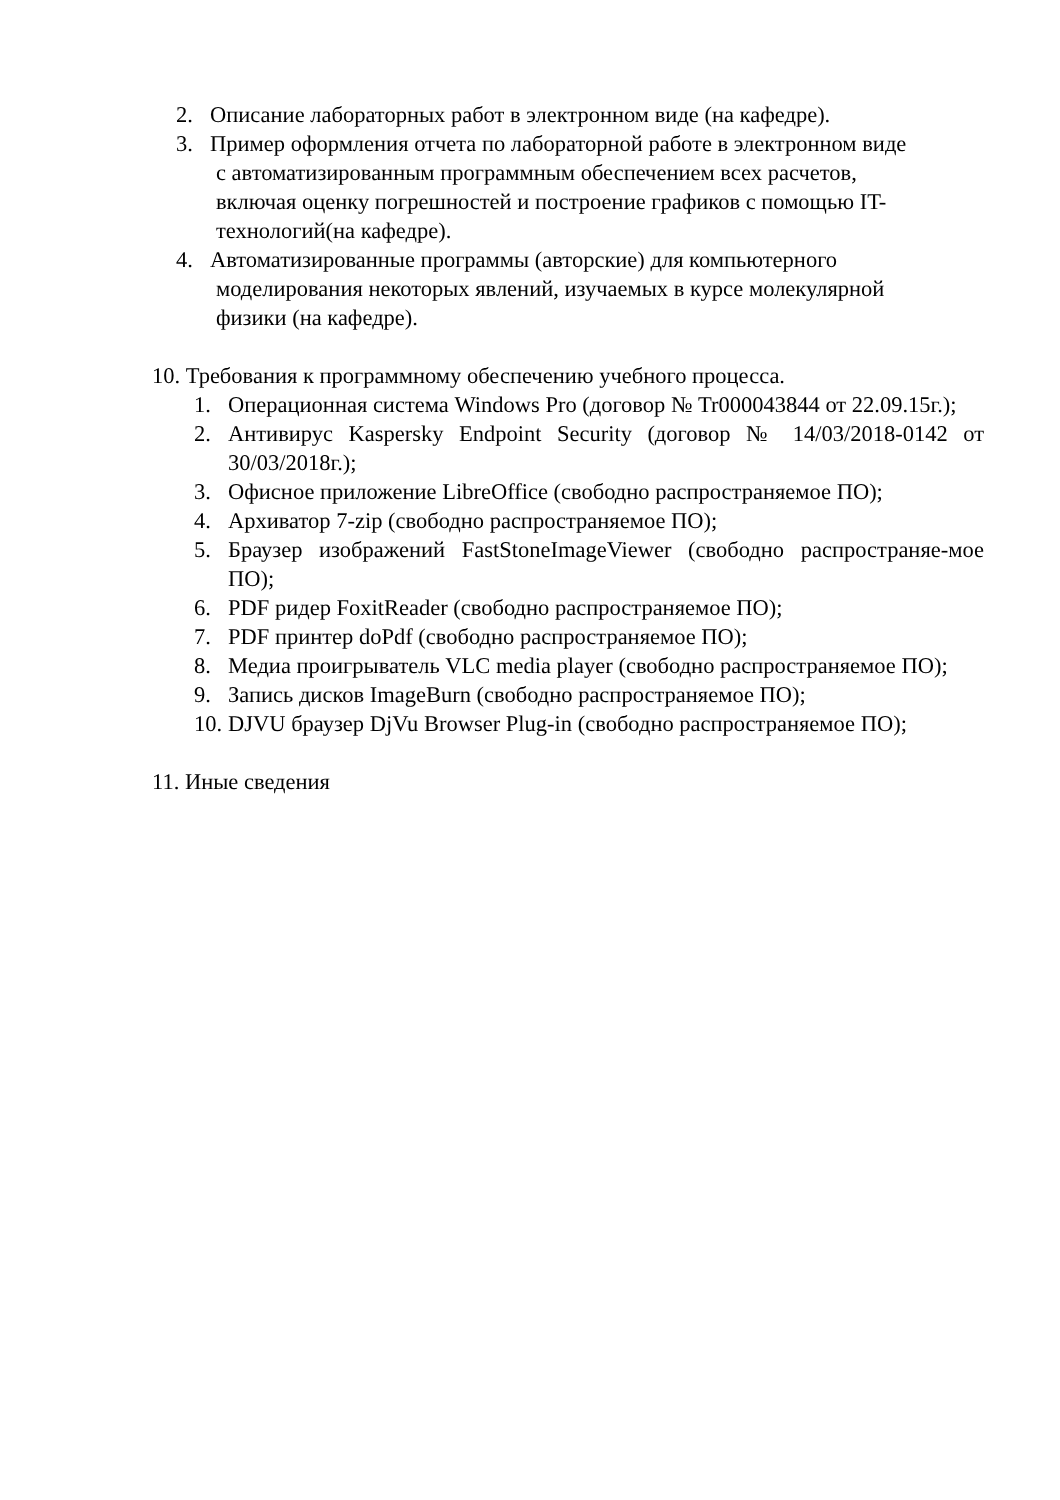2. Описание лабораторных работ в электронном виде (на кафедре).
3. Пример оформления отчета по лабораторной работе в электронном виде
с автоматизированным программным обеспечением всех расчетов,
включая оценку погрешностей и построение графиков с помощью IT-
технологий(на кафедре).
4. Автоматизированные программы (авторские) для компьютерного
моделирования некоторых явлений, изучаемых в курсе молекулярной
физики (на кафедре).
10. Требования к программному обеспечению учебного процесса.
1. Операционная система Windows Pro (договор № Tr000043844 от 22.09.15г.);
2. Антивирус Kaspersky Endpoint Security (договор № 14/03/2018-0142 от 30/03/2018г.);
3. Офисное приложение LibreOffice (свободно распространяемое ПО);
4. Архиватор 7-zip (свободно распространяемое ПО);
5. Браузер изображений FastStoneImageViewer (свободно распространяе-мое ПО);
6. PDF ридер FoxitReader (свободно распространяемое ПО);
7. PDF принтер doPdf (свободно распространяемое ПО);
8. Медиа проигрыватель VLC media player (свободно распространяемое ПО);
9. Запись дисков ImageBurn (свободно распространяемое ПО);
10. DJVU браузер DjVu Browser Plug-in (свободно распространяемое ПО);
11. Иные сведения